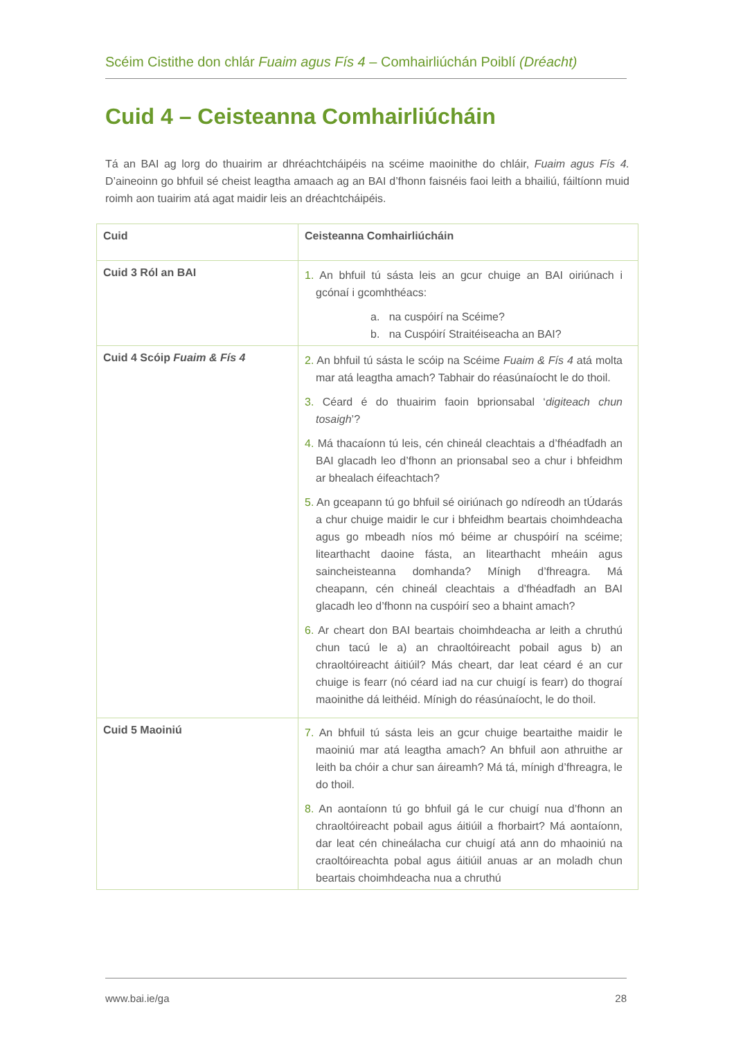Scéim Cistithe don chlár Fuaim agus Fís 4 – Comhairliúchán Poiblí (Dréacht)
Cuid 4 – Ceisteanna Comhairliúcháin
Tá an BAI ag lorg do thuairim ar dhréachtcháipéis na scéime maoinithe do chláir, Fuaim agus Fís 4. D’aineoinn go bhfuil sé cheist leagtha amaach ag an BAI d’fhonn faisnéis faoi leith a bhailiú, fáiltíonn muid roimh aon tuairim atá agat maidir leis an dréachtcháipéis.
| Cuid | Ceisteanna Comhairliúcháin |
| --- | --- |
| Cuid 3 Ról an BAI | 1. An bhfuil tú sásta leis an gcur chuige an BAI oiriúnach i gcónaí i gcomhthéacs: a. na cuspóirí na Scéime? b. na Cuspóirí Straitéiseacha an BAI? |
| Cuid 4 Scóip Fuaim & Fís 4 | 2. An bhfuil tú sásta le scóip na Scéime Fuaim & Fís 4 atá molta mar atá leagtha amach? Tabhair do réasúnaíocht le do thoil. 3. Céard é do thuairim faoin bprionsabal ‘ digiteach chun tosaigh ’? 4. Má thacaíonn tú leis, cén chineál cleachtais a d’fhéadfadh an BAI glacadh leo d’fhonn an prionsabal seo a chur i bhfeidhm ar bhealach éifeachtach? 5. An gceapann tú go bhfuil sé oiriúnach go ndíreodh an tÚdarás a chur chuige maidir le cur i bhfeidhm beartais choimhdeacha agus go mbeadh níos mó béime ar chuspóirí na scéime; litearthacht daoine fásta, an litearthacht mheáin agus saincheisteanna domhanda? Mínigh d’fhreagra. Má cheapann, cén chineál cleachtais a d’fhéadfadh an BAI glacadh leo d’fhonn na cuspóirí seo a bhaint amach? 6. Ar cheart don BAI beartais choimhdeacha ar leith a chruthú chun tacú le a) an chraoltóireacht pobail agus b) an chraoltóireacht áitiúil? Más cheart, dar leat céard é an cur chuige is fearr (nó céard iad na cur chuigí is fearr) do thograí maoinithe dá leithéid. Mínigh do réasúnaíocht, le do thoil. |
| Cuid 5 Maoiniú | 7. An bhfuil tú sásta leis an gcur chuige beartaithe maidir le maoiniú mar atá leagtha amach? An bhfuil aon athruithe ar leith ba chóir a chur san áireamh? Má tá, mínigh d’fhreagra, le do thoil. 8. An aontaíonn tú go bhfuil gá le cur chuigí nua d’fhonn an chraoltóireacht pobail agus áitiúil a fhorbairt? Má aontaíonn, dar leat cén chineálacha cur chuigí atá ann do mhaoiniú na craoltóireachta pobal agus áitiúil anuas ar an moladh chun beartais choimhdeacha nua a chruthú |
www.bai.ie/ga 28